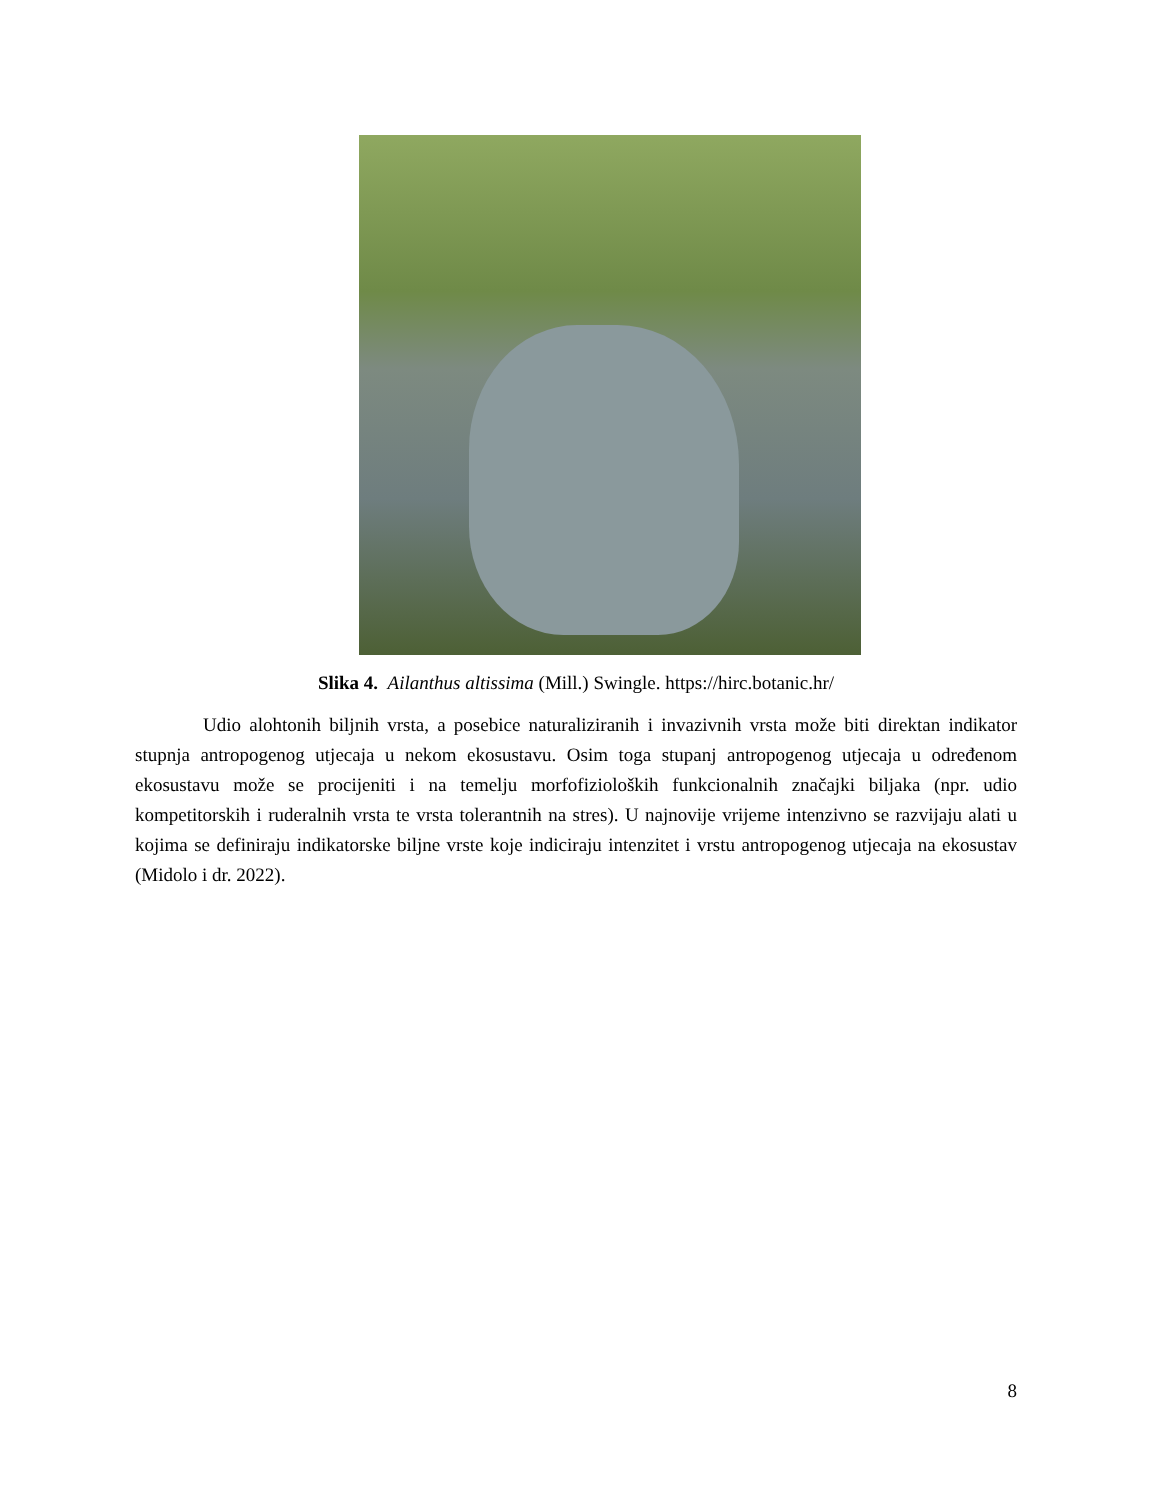Slika 4. Ailanthus altissima (Mill.) Swingle. https://hirc.botanic.hr/
Udio alohtonih biljnih vrsta, a posebice naturaliziranih i invazivnih vrsta može biti direktan indikator stupnja antropogenog utjecaja u nekom ekosustavu. Osim toga stupanj antropogenog utjecaja u određenom ekosustavu može se procijeniti i na temelju morfofizioloških funkcionalnih značajki biljaka (npr. udio kompetitorskih i ruderalnih vrsta te vrsta tolerantnih na stres). U najnovije vrijeme intenzivno se razvijaju alati u kojima se definiraju indikatorske biljne vrste koje indiciraju intenzitet i vrstu antropogenog utjecaja na ekosustav (Midolo i dr. 2022).
8